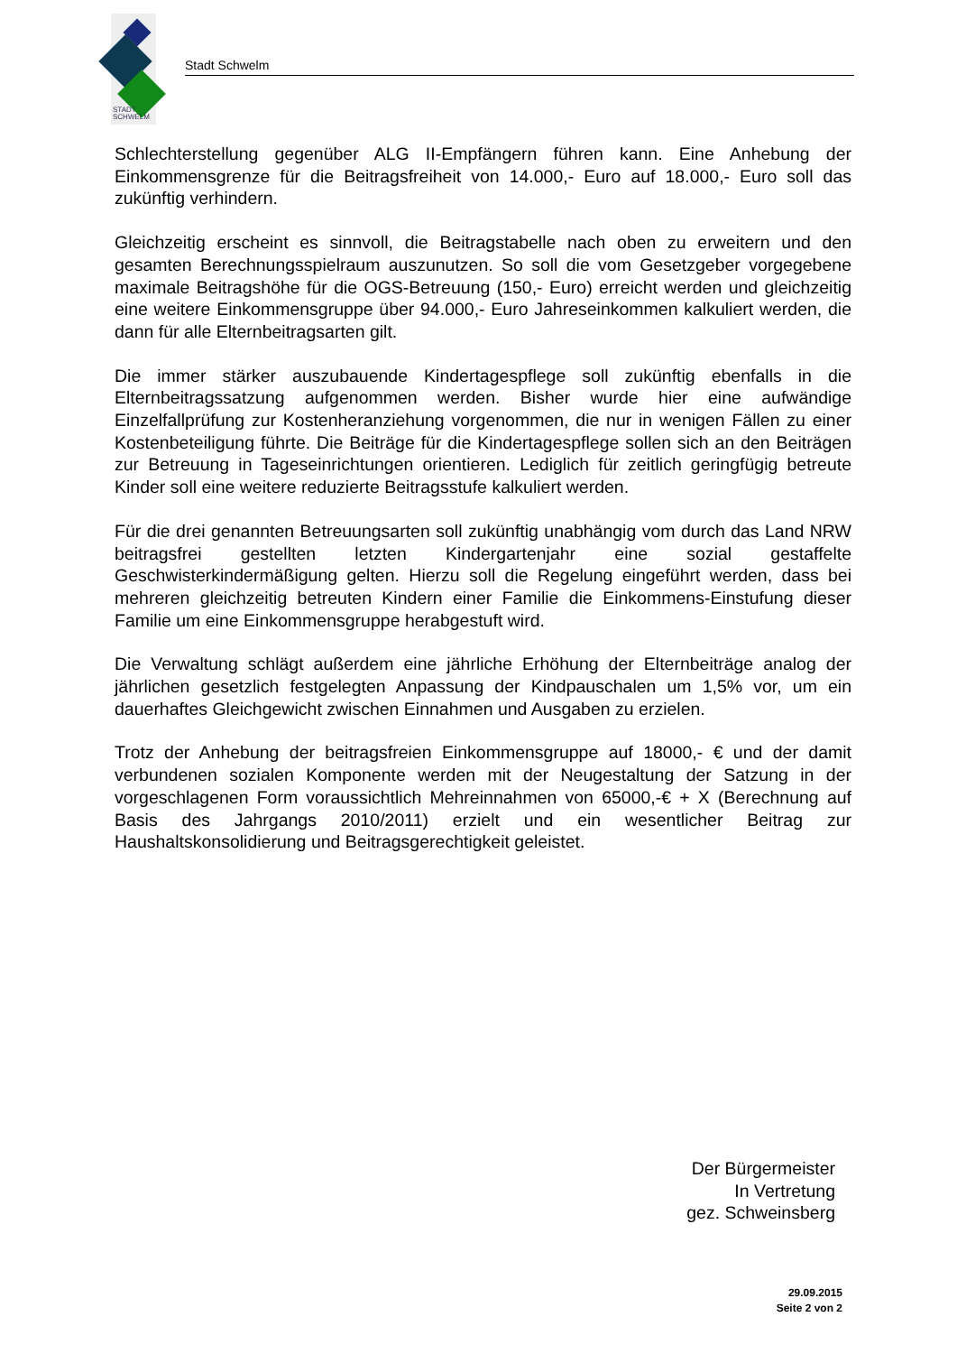STADT
SCHWELM
Stadt Schwelm
Schlechterstellung gegenüber ALG II-Empfängern führen kann. Eine Anhebung der Einkommensgrenze für die Beitragsfreiheit von 14.000,- Euro auf 18.000,- Euro soll das zukünftig verhindern.
Gleichzeitig erscheint es sinnvoll, die Beitragstabelle nach oben zu erweitern und den gesamten Berechnungsspielraum auszunutzen. So soll die vom Gesetzgeber vorgegebene maximale Beitragshöhe für die OGS-Betreuung (150,- Euro) erreicht werden und gleichzeitig eine weitere Einkommensgruppe über 94.000,- Euro Jahreseinkommen kalkuliert werden, die dann für alle Elternbeitragsarten gilt.
Die immer stärker auszubauende Kindertagespflege soll zukünftig ebenfalls in die Elternbeitragssatzung aufgenommen werden. Bisher wurde hier eine aufwändige Einzelfallprüfung zur Kostenheranziehung vorgenommen, die nur in wenigen Fällen zu einer Kostenbeteiligung führte. Die Beiträge für die Kindertagespflege sollen sich an den Beiträgen zur Betreuung in Tageseinrichtungen orientieren. Lediglich für zeitlich geringfügig betreute Kinder soll eine weitere reduzierte Beitragsstufe kalkuliert werden.
Für die drei genannten Betreuungsarten soll zukünftig unabhängig vom durch das Land NRW beitragsfrei gestellten letzten Kindergartenjahr eine sozial gestaffelte Geschwisterkindermäßigung gelten. Hierzu soll die Regelung eingeführt werden, dass bei mehreren gleichzeitig betreuten Kindern einer Familie die Einkommens-Einstufung dieser Familie um eine Einkommensgruppe herabgestuft wird.
Die Verwaltung schlägt außerdem eine jährliche Erhöhung der Elternbeiträge analog der jährlichen gesetzlich festgelegten Anpassung der Kindpauschalen um 1,5% vor, um ein dauerhaftes Gleichgewicht zwischen Einnahmen und Ausgaben zu erzielen.
Trotz der Anhebung der beitragsfreien Einkommensgruppe auf 18000,- € und der damit verbundenen sozialen Komponente werden mit der Neugestaltung der Satzung in der vorgeschlagenen Form voraussichtlich Mehreinnahmen von 65000,-€ + X (Berechnung auf Basis des Jahrgangs 2010/2011) erzielt und ein wesentlicher Beitrag zur Haushaltskonsolidierung und Beitragsgerechtigkeit geleistet.
Der Bürgermeister
In Vertretung
gez. Schweinsberg
29.09.2015
Seite 2 von 2